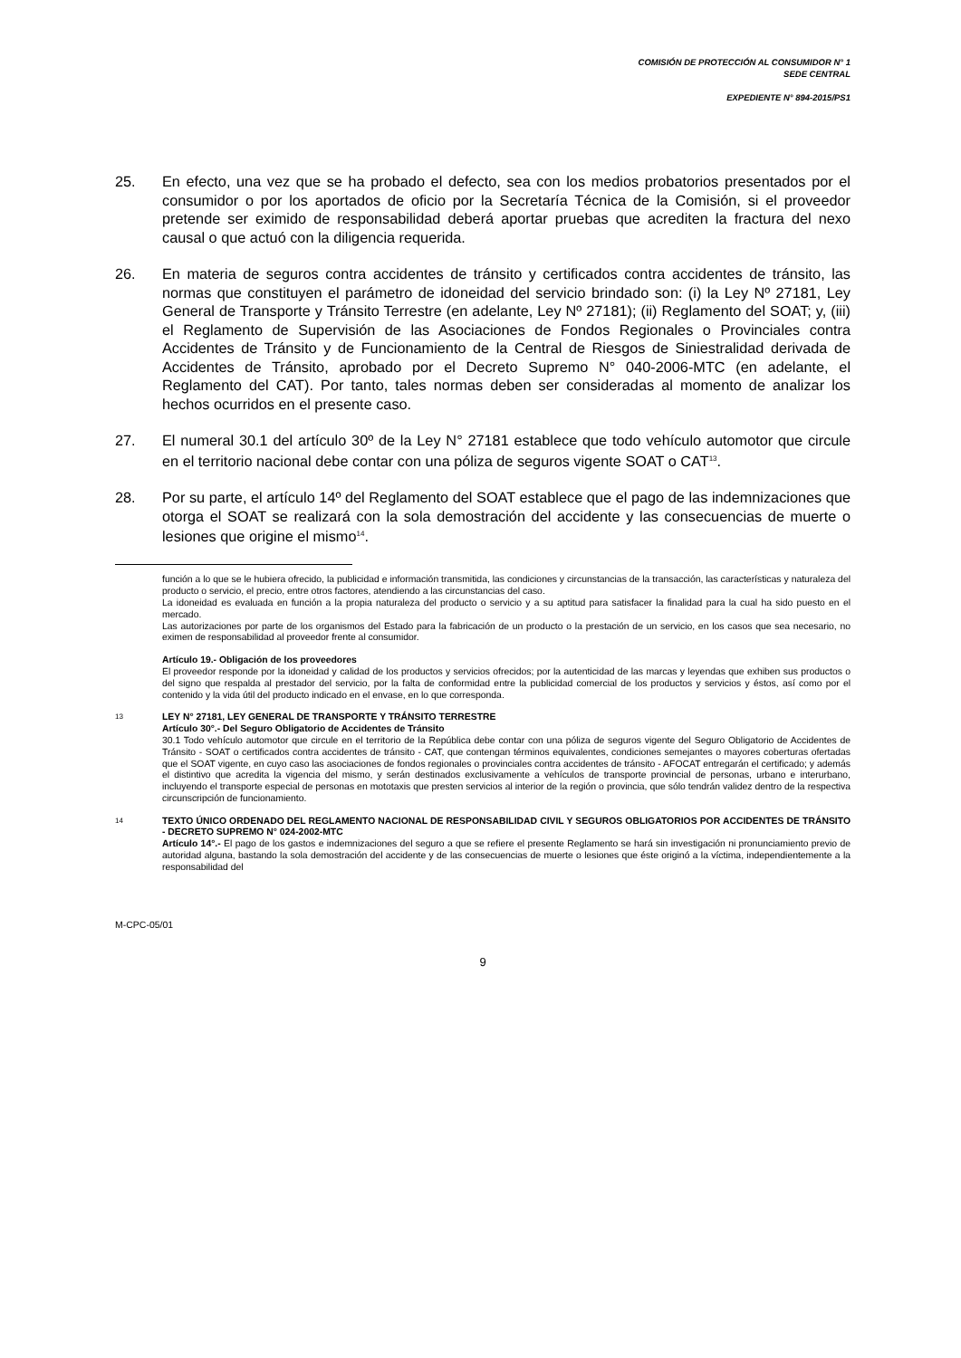COMISIÓN DE PROTECCIÓN AL CONSUMIDOR N° 1
SEDE CENTRAL
EXPEDIENTE N° 894-2015/PS1
25. En efecto, una vez que se ha probado el defecto, sea con los medios probatorios presentados por el consumidor o por los aportados de oficio por la Secretaría Técnica de la Comisión, si el proveedor pretende ser eximido de responsabilidad deberá aportar pruebas que acrediten la fractura del nexo causal o que actuó con la diligencia requerida.
26. En materia de seguros contra accidentes de tránsito y certificados contra accidentes de tránsito, las normas que constituyen el parámetro de idoneidad del servicio brindado son: (i) la Ley Nº 27181, Ley General de Transporte y Tránsito Terrestre (en adelante, Ley Nº 27181); (ii) Reglamento del SOAT; y, (iii) el Reglamento de Supervisión de las Asociaciones de Fondos Regionales o Provinciales contra Accidentes de Tránsito y de Funcionamiento de la Central de Riesgos de Siniestralidad derivada de Accidentes de Tránsito, aprobado por el Decreto Supremo N° 040-2006-MTC (en adelante, el Reglamento del CAT). Por tanto, tales normas deben ser consideradas al momento de analizar los hechos ocurridos en el presente caso.
27. El numeral 30.1 del artículo 30º de la Ley N° 27181 establece que todo vehículo automotor que circule en el territorio nacional debe contar con una póliza de seguros vigente SOAT o CAT<sup>13</sup>.
28. Por su parte, el artículo 14º del Reglamento del SOAT establece que el pago de las indemnizaciones que otorga el SOAT se realizará con la sola demostración del accidente y las consecuencias de muerte o lesiones que origine el mismo<sup>14</sup>.
función a lo que se le hubiera ofrecido, la publicidad e información transmitida, las condiciones y circunstancias de la transacción, las características y naturaleza del producto o servicio, el precio, entre otros factores, atendiendo a las circunstancias del caso.
La idoneidad es evaluada en función a la propia naturaleza del producto o servicio y a su aptitud para satisfacer la finalidad para la cual ha sido puesto en el mercado.
Las autorizaciones por parte de los organismos del Estado para la fabricación de un producto o la prestación de un servicio, en los casos que sea necesario, no eximen de responsabilidad al proveedor frente al consumidor.
Artículo 19.- Obligación de los proveedores
El proveedor responde por la idoneidad y calidad de los productos y servicios ofrecidos; por la autenticidad de las marcas y leyendas que exhiben sus productos o del signo que respalda al prestador del servicio, por la falta de conformidad entre la publicidad comercial de los productos y servicios y éstos, así como por el contenido y la vida útil del producto indicado en el envase, en lo que corresponda.
13
LEY N° 27181, LEY GENERAL DE TRANSPORTE Y TRÁNSITO TERRESTRE
Artículo 30°.- Del Seguro Obligatorio de Accidentes de Tránsito
30.1 Todo vehículo automotor que circule en el territorio de la República debe contar con una póliza de seguros vigente del Seguro Obligatorio de Accidentes de Tránsito - SOAT o certificados contra accidentes de tránsito - CAT, que contengan términos equivalentes, condiciones semejantes o mayores coberturas ofertadas que el SOAT vigente, en cuyo caso las asociaciones de fondos regionales o provinciales contra accidentes de tránsito - AFOCAT entregarán el certificado; y además el distintivo que acredita la vigencia del mismo, y serán destinados exclusivamente a vehículos de transporte provincial de personas, urbano e interurbano, incluyendo el transporte especial de personas en mototaxis que presten servicios al interior de la región o provincia, que sólo tendrán validez dentro de la respectiva circunscripción de funcionamiento.
14
TEXTO ÚNICO ORDENADO DEL REGLAMENTO NACIONAL DE RESPONSABILIDAD CIVIL Y SEGUROS OBLIGATORIOS POR ACCIDENTES DE TRÁNSITO - DECRETO SUPREMO N° 024-2002-MTC
Artículo 14°.- El pago de los gastos e indemnizaciones del seguro a que se refiere el presente Reglamento se hará sin investigación ni pronunciamiento previo de autoridad alguna, bastando la sola demostración del accidente y de las consecuencias de muerte o lesiones que éste originó a la víctima, independientemente a la responsabilidad del
M-CPC-05/01
9